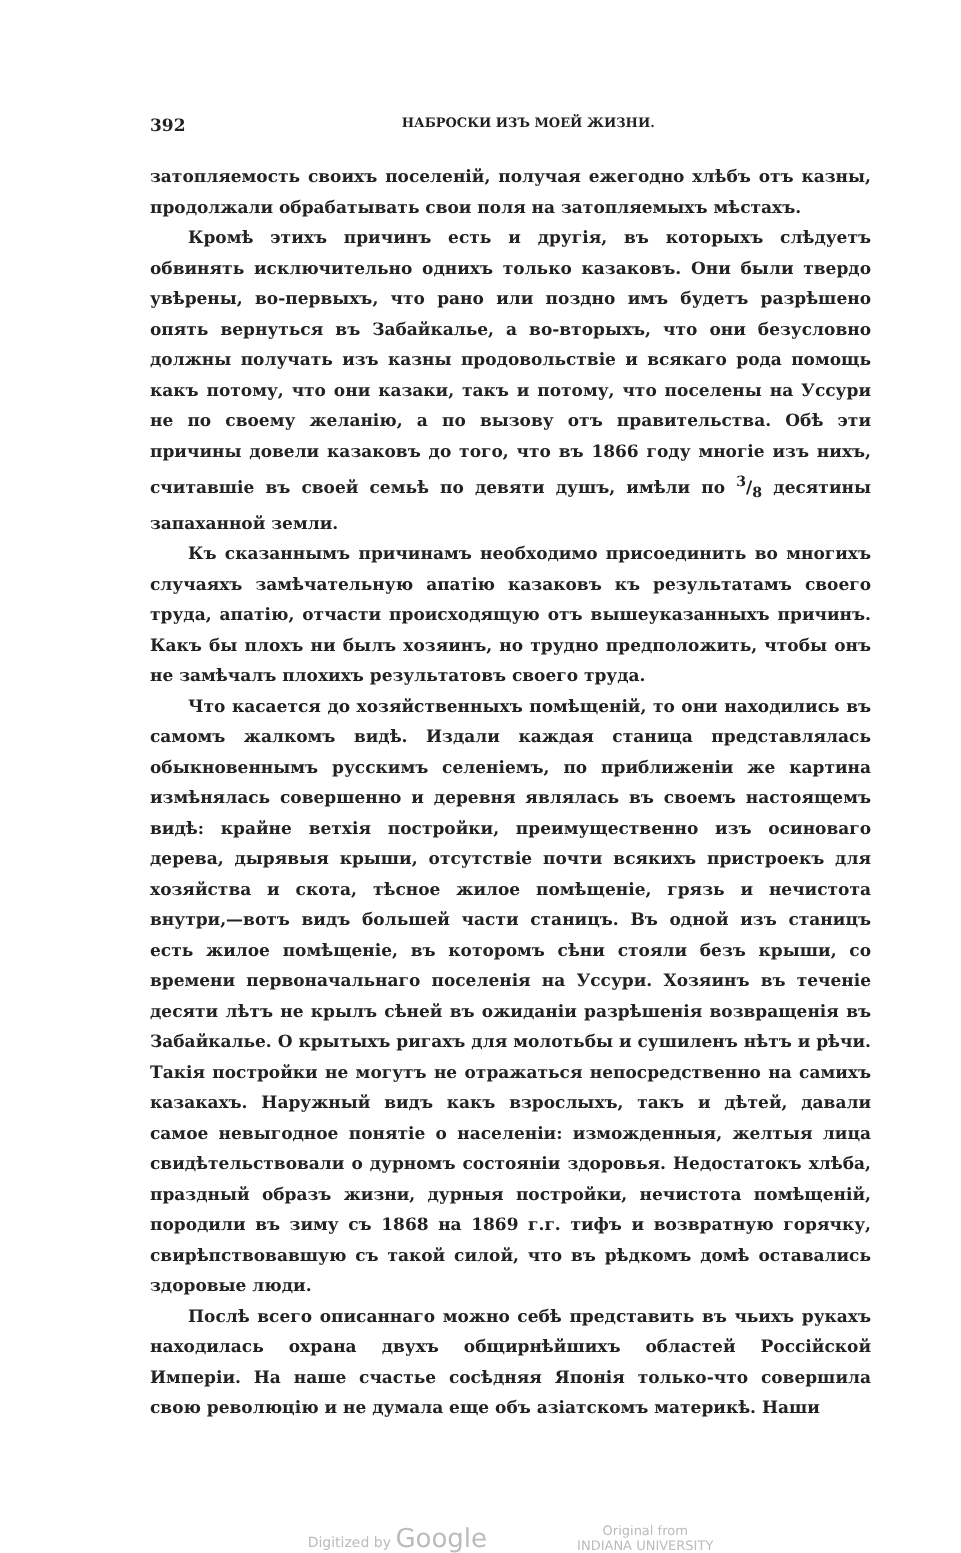392 НАБРОСКИ ИЗЪ МОЕЙ ЖИЗНИ.
затопляемость своихъ поселеній, получая ежегодно хлѣбъ отъ казны, продолжали обрабатывать свои поля на затопляемыхъ мѣстахъ.
Кромѣ этихъ причинъ есть и другія, въ которыхъ слѣдуетъ обвинять исключительно однихъ только казаковъ. Они были твердо увѣрены, во-первыхъ, что рано или поздно имъ будетъ разрѣшено опять вернуться въ Забайкалье, а во-вторыхъ, что они безусловно должны получать изъ казны продовольствіе и всякаго рода помощь какъ потому, что они казаки, такъ и потому, что поселены на Уссури не по своему желанію, а по вызову отъ правительства. Обѣ эти причины довели казаковъ до того, что въ 1866 году многіе изъ нихъ, считавшіе въ своей семьѣ по девяти душъ, имѣли по 3/8 десятины запаханной земли.
Къ сказаннымъ причинамъ необходимо присоединить во многихъ случаяхъ замѣчательную апатію казаковъ къ результатамъ своего труда, апатію, отчасти происходящую отъ вышеуказанныхъ причинъ. Какъ бы плохъ ни былъ хозяинъ, но трудно предположить, чтобы онъ не замѣчалъ плохихъ результатовъ своего труда.
Что касается до хозяйственныхъ помѣщеній, то они находились въ самомъ жалкомъ видѣ. Издали каждая станица представлялась обыкновеннымъ русскимъ селеніемъ, по приближеніи же картина измѣнялась совершенно и деревня являлась въ своемъ настоящемъ видѣ: крайне ветхія постройки, преимущественно изъ осиноваго дерева, дырявыя крыши, отсутствіе почти всякихъ пристроекъ для хозяйства и скота, тѣсное жилое помѣщеніе, грязь и нечистота внутри,—вотъ видъ большей части станицъ. Въ одной изъ станицъ есть жилое помѣщеніе, въ которомъ сѣни стояли безъ крыши, со времени первоначальнаго поселенія на Уссури. Хозяинъ въ теченіе десяти лѣтъ не крылъ сѣней въ ожиданіи разрѣшенія возвращенія въ Забайкалье. О крытыхъ ригахъ для молотьбы и сушиленъ нѣтъ и рѣчи. Такія постройки не могутъ не отражаться непосредственно на самихъ казакахъ. Наружный видъ какъ взрослыхъ, такъ и дѣтей, давали самое невыгодное понятіе о населеніи: изможденныя, желтыя лица свидѣтельствовали о дурномъ состояніи здоровья. Недостатокъ хлѣба, праздный образъ жизни, дурныя постройки, нечистота помѣщеній, породили въ зиму съ 1868 на 1869 г.г. тифъ и возвратную горячку, свирѣпствовавшую съ такой силой, что въ рѣдкомъ домѣ оставались здоровые люди.
Послѣ всего описаннаго можно себѣ представить въ чьихъ рукахъ находилась охрана двухъ общирнѣйшихъ областей Россійской Имперіи. На наше счастье сосѣдняя Японія только-что совершила свою революцію и не думала еще объ азіатскомъ материкѣ. Наши
Digitized by Google
Original from
INDIANA UNIVERSITY